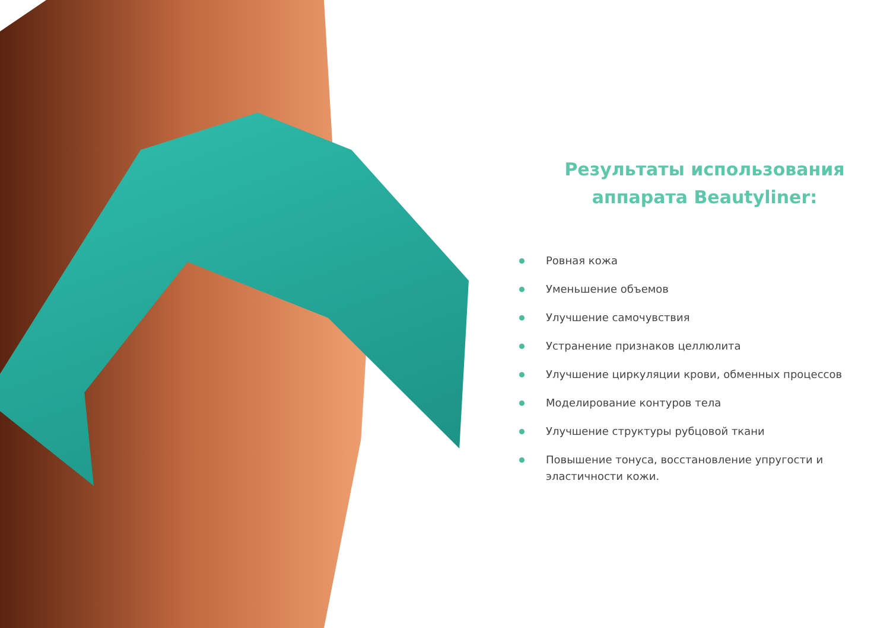Результаты использования
аппарата Beautyliner:
Ровная кожа
Уменьшение объемов
Улучшение самочувствия
Устранение признаков целлюлита
Улучшение циркуляции крови, обменных процессов
Моделирование контуров тела
Улучшение структуры рубцовой ткани
Повышение тонуса, восстановление упругости и эластичности кожи.